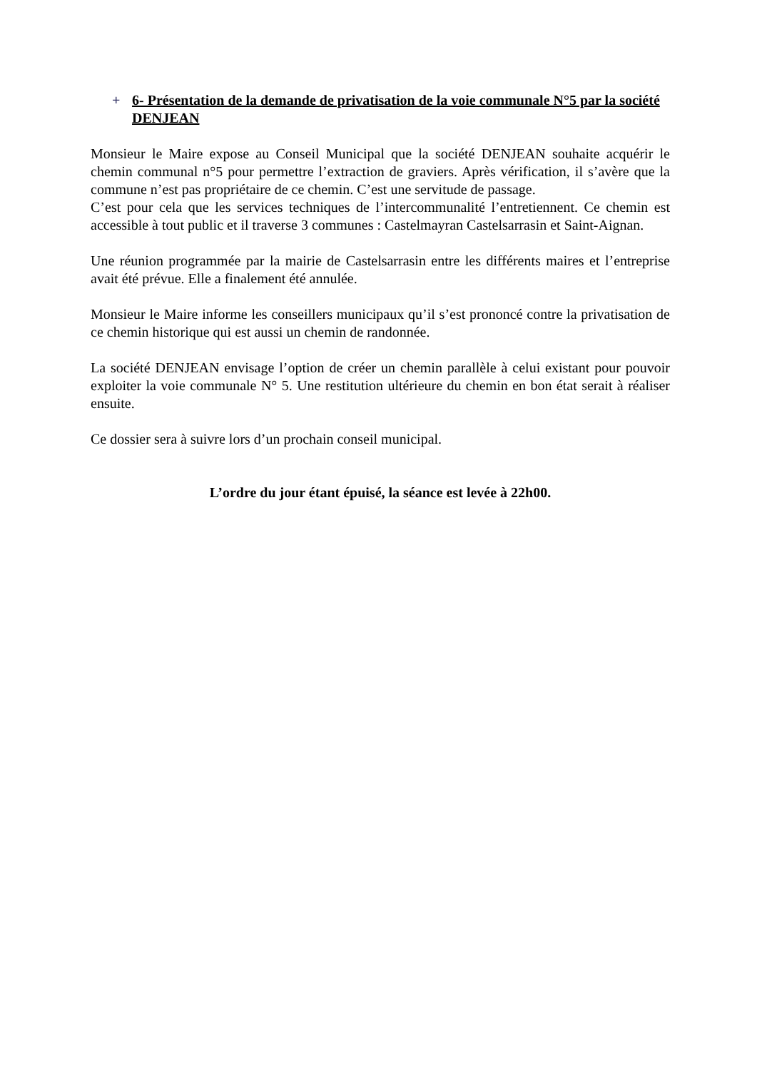+ 6- Présentation de la demande de privatisation de la voie communale N°5 par la société DENJEAN
Monsieur le Maire expose au Conseil Municipal que la société DENJEAN souhaite acquérir le chemin communal n°5 pour permettre l’extraction de graviers. Après vérification, il s’avère que la commune n’est pas propriétaire de ce chemin. C’est une servitude de passage.
C’est pour cela que les services techniques de l’intercommunalité l’entretiennent. Ce chemin est accessible à tout public et il traverse 3 communes : Castelmayran Castelsarrasin et Saint-Aignan.
Une réunion programmée par la mairie de Castelsarrasin entre les différents maires et l’entreprise avait été prévue. Elle a finalement été annulée.
Monsieur le Maire informe les conseillers municipaux qu’il s’est prononcé contre la privatisation de ce chemin historique qui est aussi un chemin de randonnée.
La société DENJEAN envisage l’option de créer un chemin parallèle à celui existant pour pouvoir exploiter la voie communale N° 5. Une restitution ultérieure du chemin en bon état serait à réaliser ensuite.
Ce dossier sera à suivre lors d’un prochain conseil municipal.
L’ordre du jour étant épuisé, la séance est levée à 22h00.